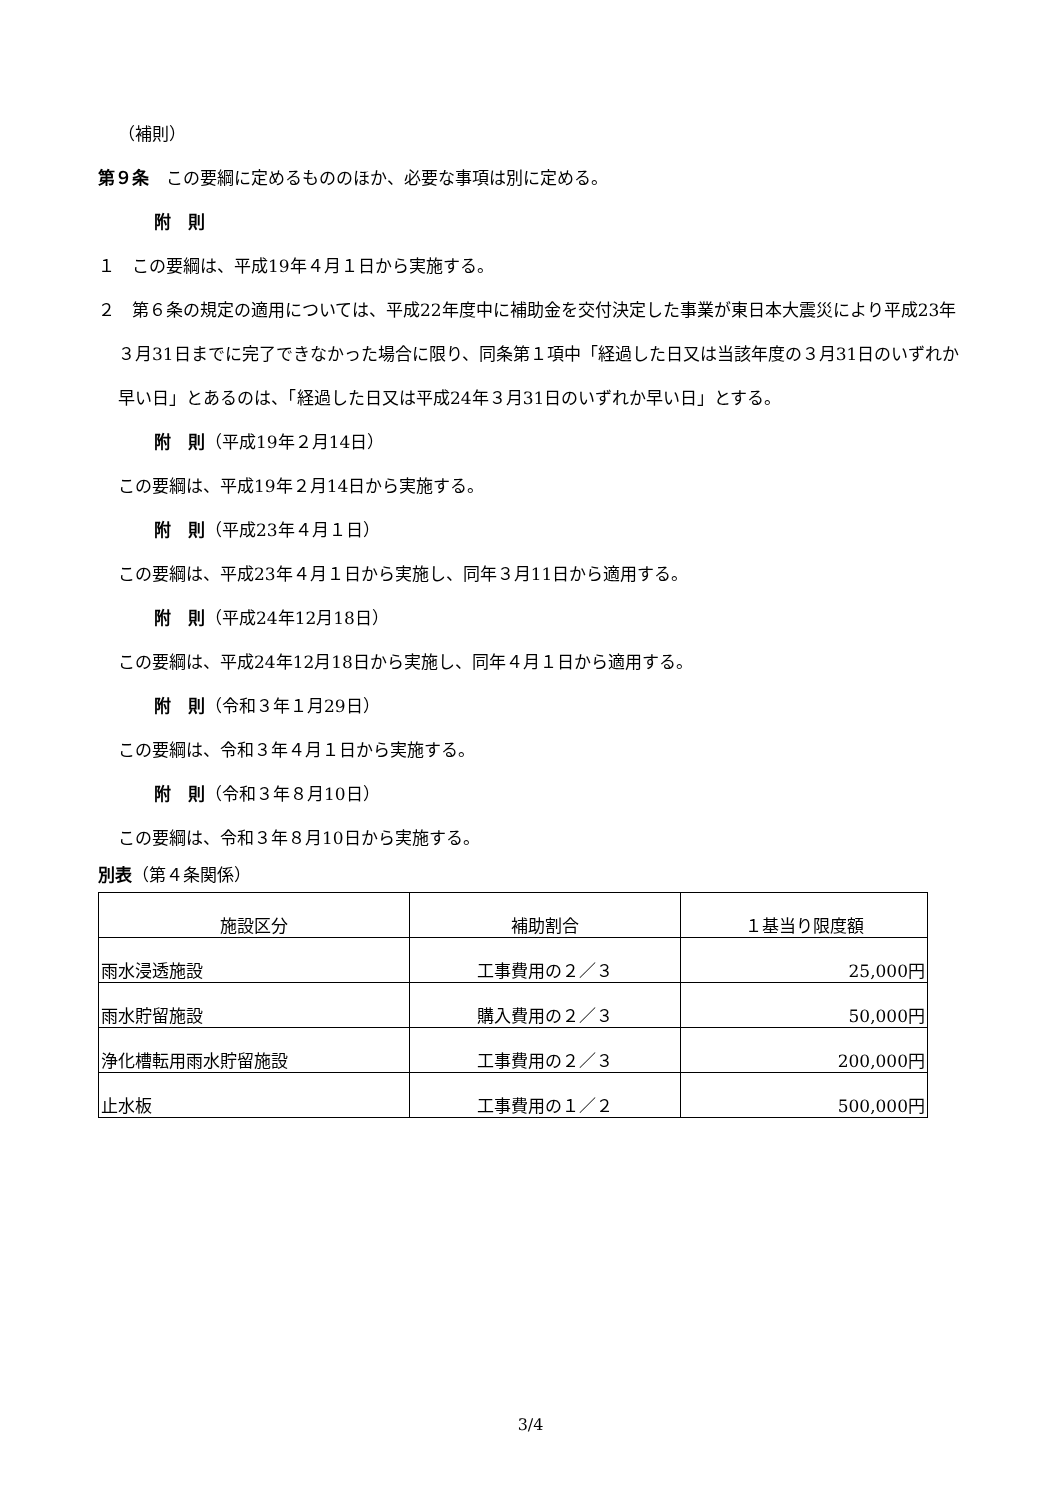（補則）
第９条　この要綱に定めるもののほか、必要な事項は別に定める。
附　則
１　この要綱は、平成19年４月１日から実施する。
２　第６条の規定の適用については、平成22年度中に補助金を交付決定した事業が東日本大震災により平成23年３月31日までに完了できなかった場合に限り、同条第１項中「経過した日又は当該年度の３月31日のいずれか早い日」とあるのは、「経過した日又は平成24年３月31日のいずれか早い日」とする。
附　則（平成19年２月14日）
この要綱は、平成19年２月14日から実施する。
附　則（平成23年４月１日）
この要綱は、平成23年４月１日から実施し、同年３月11日から適用する。
附　則（平成24年12月18日）
この要綱は、平成24年12月18日から実施し、同年４月１日から適用する。
附　則（令和３年１月29日）
この要綱は、令和３年４月１日から実施する。
附　則（令和３年８月10日）
この要綱は、令和３年８月10日から実施する。
別表（第４条関係）
| 施設区分 | 補助割合 | １基当り限度額 |
| 雨水浸透施設 | 工事費用の２／３ | 25,000円 |
| 雨水貯留施設 | 購入費用の２／３ | 50,000円 |
| 浄化槽転用雨水貯留施設 | 工事費用の２／３ | 200,000円 |
| 止水板 | 工事費用の１／２ | 500,000円 |
3/4